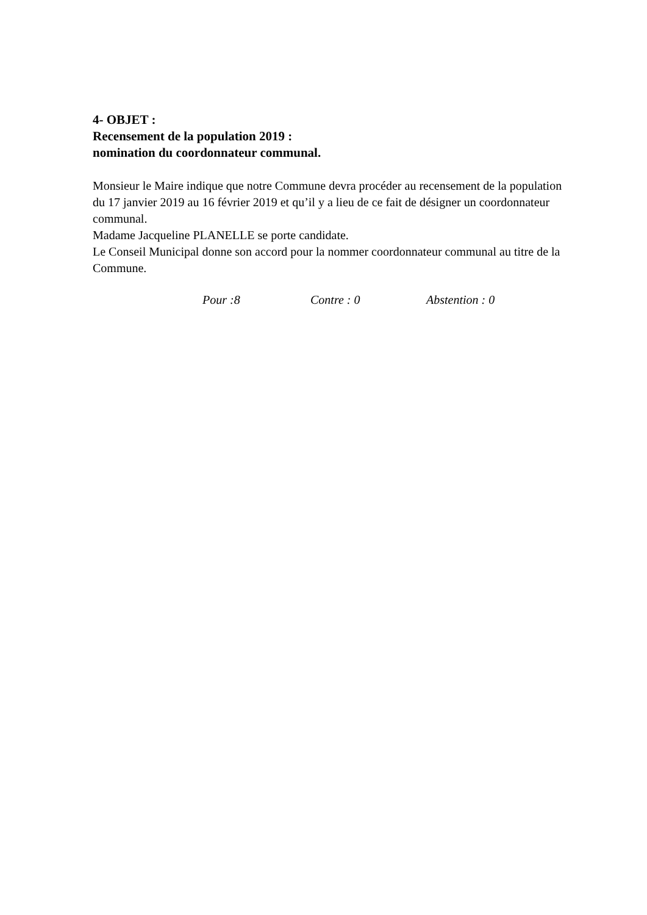4- OBJET :
Recensement de la population 2019 :
nomination du coordonnateur communal.
Monsieur le Maire indique que notre Commune devra procéder au recensement de la population du 17 janvier 2019 au 16 février 2019 et qu’il y a lieu de ce fait de désigner un coordonnateur communal.
Madame Jacqueline PLANELLE se porte candidate.
Le Conseil Municipal donne son accord pour la nommer coordonnateur communal au titre de la Commune.
Pour :8 Contre : 0 Abstention : 0